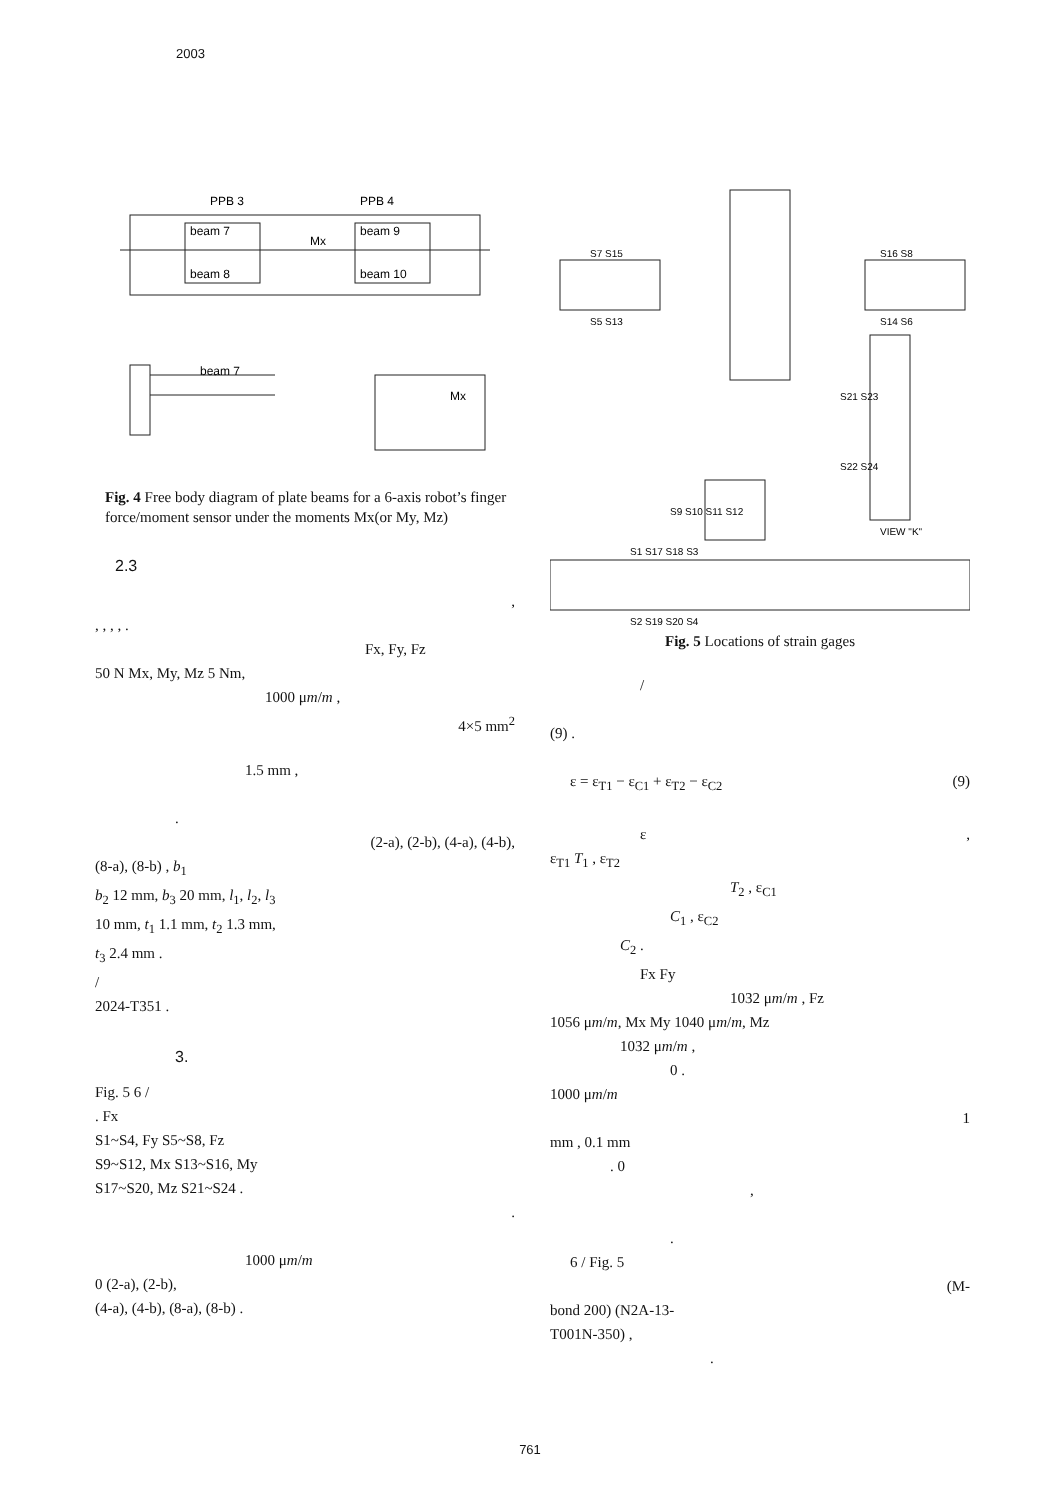2003
PPB 3
PPB 4
beam 7
beam 9
beam 8
beam 10
Mx
beam 7
Mx
Fig. 4 Free body diagram of plate beams for a 6-axis robot’s finger force/moment sensor under the moments Mx(or My, Mz)
2.3
,
, , , , .
Fx, Fy, Fz
50 N Mx, My, Mz 5 Nm,
1000 μm/m ,
4×5 mm<sup>2</sup>
1.5 mm ,
.
(2-a), (2-b), (4-a), (4-b),
(8-a), (8-b) , b<sub>1</sub>
b<sub>2</sub> 12 mm, b<sub>3</sub> 20 mm, l<sub>1</sub>, l<sub>2</sub>, l<sub>3</sub>
10 mm, t<sub>1</sub> 1.1 mm, t<sub>2</sub> 1.3 mm,
t<sub>3</sub> 2.4 mm .
/
2024-T351 .
3.
Fig. 5 6 /
. Fx
S1~S4, Fy S5~S8, Fz
S9~S12, Mx S13~S16, My
S17~S20, Mz S21~S24 .
.
1000 μm/m
0 (2-a), (2-b),
(4-a), (4-b), (8-a), (8-b) .
S7 S15
S5 S13
S16 S8
S14 S6
S21 S23
S22 S24
VIEW "K"
S9 S10 S11 S12
S1 S17 S18 S3
S2 S19 S20 S4
Fig. 5 Locations of strain gages
/
(9) .
ε = ε<sub>T1</sub> − ε<sub>C1</sub> + ε<sub>T2</sub> − ε<sub>C2</sub> (9)
ε ,
ε<sub>T1</sub> T<sub>1</sub> , ε<sub>T2</sub>
T<sub>2</sub> , ε<sub>C1</sub>
C<sub>1</sub> , ε<sub>C2</sub>
C<sub>2</sub> .
Fx Fy
1032 μm/m , Fz
1056 μm/m, Mx My 1040 μm/m, Mz
1032 μm/m ,
0 .
1000 μm/m
1
mm , 0.1 mm
. 0
,
.
6 / Fig. 5
(M-
bond 200) (N2A-13-
T001N-350) ,
.
761